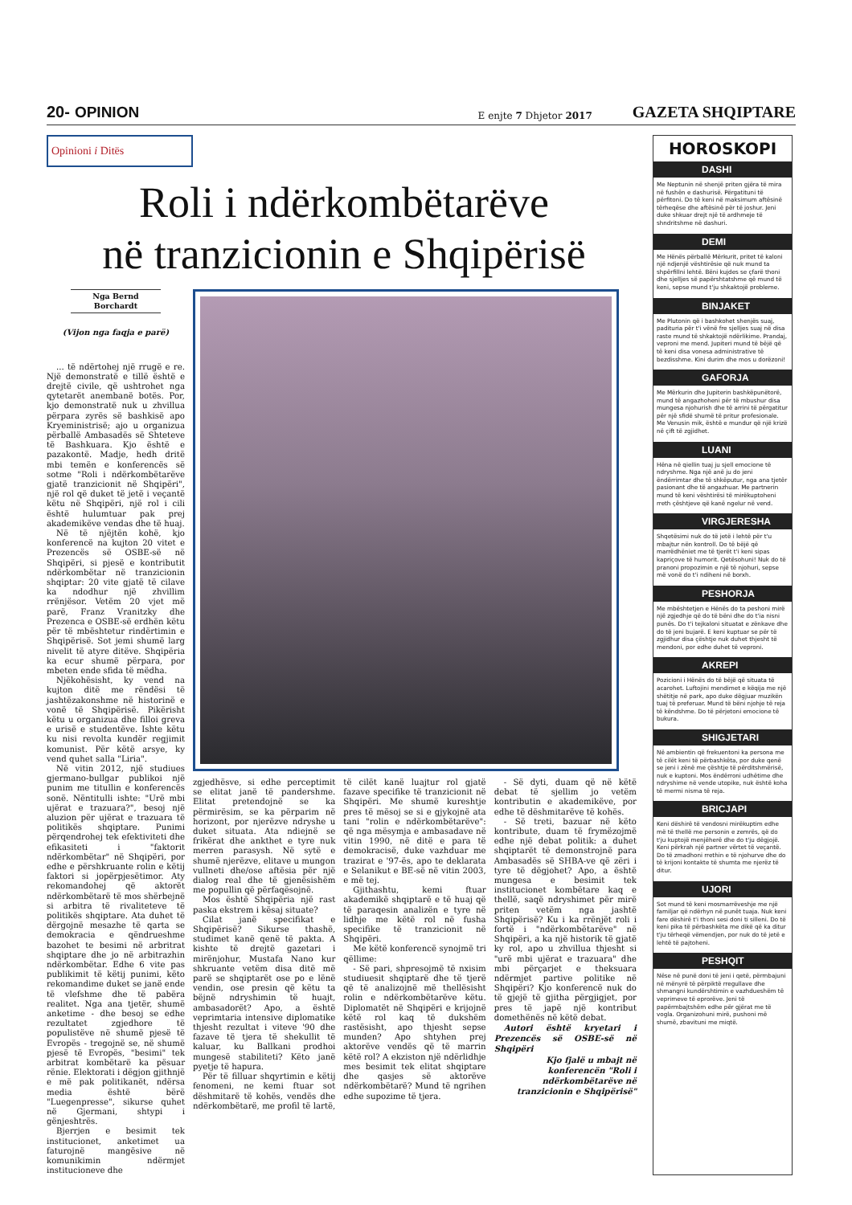20- OPINION E enjte 7 Dhjetor 2017 GAZETA SHQIPTARE
Opinioni i Ditës
Roli i ndërkombëtarëve
në tranzicionin e Shqipërisë
Nga Bernd Borchardt
(Vijon nga faqja e parë)
... të ndërtohej një rrugë e re. Një demonstratë e tillë është e drejtë civile, që ushtrohet nga qytetarët anembanë botës. Por, kjo demonstratë nuk u zhvillua përpara zyrës së bashkisë apo Kryeministrisë; ajo u organizua përballë Ambasadës së Shteteve të Bashkuara. Kjo është e pazakontë. Madje, hedh dritë mbi temën e konferencës së sotme "Roli i ndërkombëtarëve gjatë tranzicionit në Shqipëri", një rol që duket të jetë i veçantë këtu në Shqipëri, një rol i cili është hulumtuar pak prej akademikëve vendas dhe të huaj.
Në të njëjtën kohë, kjo konferencë na kujton 20 vitet e Prezencës së OSBE-së në Shqipëri, si pjesë e kontributit ndërkombëtar në tranzicionin shqiptar: 20 vite gjatë të cilave ka ndodhur një zhvillim rrënjësor. Vetëm 20 vjet më parë, Franz Vranitzky dhe Prezenca e OSBE-së erdhën këtu për të mbështetur rindërtimin e Shqipërisë. Sot jemi shumë larg nivelit të atyre ditëve. Shqipëria ka ecur shumë përpara, por mbeten ende sfida të mëdha.
Njëkohësisht, ky vend na kujton ditë me rëndësi të jashtëzakonshme në historinë e vonë të Shqipërisë. Pikërisht këtu u organizua dhe filloi greva e urisë e studentëve. Ishte këtu ku nisi revolta kundër regjimit komunist. Për këtë arsye, ky vend quhet salla "Liria".
Në vitin 2012, një studiues gjermano-bullgar publikoi një punim me titullin e konferencës sonë. Nëntitulli ishte: "Urë mbi ujërat e trazuara?", besoj një aluzion për ujërat e trazuara të politikës shqiptare. Punimi përqendrohej tek efektiviteti dhe efikasiteti i "faktorit ndërkombëtar" në Shqipëri, por edhe e përshkruante rolin e këtij faktori si jopërpjesëtimor. Aty rekomandohej që aktorët ndërkombëtarë të mos shërbejnë si arbitra të rivaliteteve të politikës shqiptare. Ata duhet të dërgojnë mesazhe të qarta se demokracia e qëndrueshme bazohet te besimi në arbritrat shqiptare dhe jo në arbitrazhin ndërkombëtar. Edhe 6 vite pas publikimit të këtij punimi, këto rekomandime duket se janë ende të vlefshme dhe të pabëra realitet. Nga ana tjetër, shumë anketime - dhe besoj se edhe rezultatet zgjedhore të populistëve në shumë pjesë të Evropës - tregojnë se, në shumë pjesë të Evropës, "besimi" tek arbitrat kombëtarë ka pësuar rënie. Elektorati i dëgjon gjithnjë e më pak politikanët, ndërsa media është bërë "Luegenpresse", sikurse quhet në Gjermani, shtypi i gënjeshtrës.
Bjerrjen e besimit tek institucionet, anketimet ua faturojnë mangësive në komunikimin ndërmjet institucioneve dhe
zgjedhësve, si edhe perceptimit se elitat janë të pandershme. Elitat pretendojnë se ka përmirësim, se ka përparim në horizont, por njerëzve ndryshe u duket situata. Ata ndiejnë se frikërat dhe ankthet e tyre nuk merren parasysh. Në sytë e shumë njerëzve, elitave u mungon vullneti dhe/ose aftësia për një dialog real dhe të gjenësishëm me popullin që përfaqësojnë.
Mos është Shqipëria një rast paska ekstrem i kësaj situate?
Cilat janë specifikat e Shqipërisë? Sikurse thashë, studimet kanë qenë të pakta. A kishte të drejtë gazetari i mirënjohur, Mustafa Nano kur shkruante vetëm disa ditë më parë se shqiptarët ose po e lënë vendin, ose presin që këtu ta bëjnë ndryshimin të huajt, ambasadorët? Apo, a është veprimtaria intensive diplomatike thjesht rezultat i viteve '90 dhe fazave të tjera të shekullit të kaluar, ku Ballkani prodhoi mungesë stabiliteti? Këto janë pyetje të hapura.
Për të filluar shqyrtimin e këtij fenomeni, ne kemi ftuar sot dëshmitarë të kohës, vendës dhe ndërkombëtarë, me profil të lartë, të cilët kanë luajtur rol gjatë fazave specifike të tranzicionit në Shqipëri. Me shumë kureshtje pres të mësoj se si e gjykojnë ata tani "rolin e ndërkombëtarëve": që nga mësymja e ambasadave në vitin 1990, në ditë e para të demokracisë, duke vazhduar me trazirat e '97-ës, apo te deklarata e Selanikut e BE-së në vitin 2003, e më tej.
Gjithashtu, kemi ftuar akademikë shqiptarë e të huaj që të paraqesin analizën e tyre në lidhje me këtë rol në fusha specifike të tranzicionit në Shqipëri.
Me këtë konferencë synojmë tri qëllime:
- Së pari, shpresojmë të nxisim studiuesit shqiptarë dhe të tjerë që të analizojnë më thellësisht rolin e ndërkombëtarëve këtu. Diplomatët në Shqipëri e krijojnë këtë rol kaq të dukshëm rastësisht, apo thjesht sepse munden? Apo shtyhen prej aktorëve vendës që të marrin këtë rol? A ekziston një ndërlidhje mes besimit tek elitat shqiptare dhe qasjes së aktorëve ndërkombëtarë? Mund të ngrihen edhe supozime të tjera.
- Së dyti, duam që në këtë debat të sjellim jo vetëm kontributin e akademikëve, por edhe të dëshmitarëve të kohës.
- Së treti, bazuar në këto kontribute, duam të frymëzojmë edhe një debat politik: a duhet shqiptarët të demonstrojnë para Ambasadës së SHBA-ve që zëri i tyre të dëgjohet? Apo, a është mungesa e besimit tek institucionet kombëtare kaq e thellë, saqë ndryshimet për mirë priten vetëm nga jashtë Shqipërisë? Ku i ka rrënjët roli i fortë i "ndërkombëtarëve" në Shqipëri, a ka një historik të gjatë ky rol, apo u zhvillua thjesht si "urë mbi ujërat e trazuara" dhe mbi përçarjet e theksuara ndërmjet partive politike në Shqipëri? Kjo konferencë nuk do të gjejë të gjitha përgjigjet, por pres të japë një kontribut domethënës në këtë debat.
Autori është kryetari i Prezencës së OSBE-së në Shqipëri
Kjo fjalë u mbajt në konferencën "Roli i ndërkombëtarëve në tranzicionin e Shqipërisë"
HOROSKOPI
DASHI
Me Neptunin në shenjë priten gjëra të mira në fushën e dashurisë. Përgatituni të përfitoni. Do të keni në maksimum aftësinë tërheqëse dhe aftësinë për të joshur. Jeni duke shkuar drejt një të ardhmeje të shndritshme në dashuri.
DEMI
Me Hënës përballë Mërkurit, pritet të kaloni një ndjenjë vështirësie që nuk mund ta shpërfillni lehtë. Bëni kujdes se çfarë thoni dhe sjelljes së papërshtatshme që mund të keni, sepse mund t'ju shkaktojë probleme.
BINJAKET
Me Plutonin që i bashkohet shenjës suaj, padituria për t'i vënë fre sjelljes suaj në disa raste mund të shkaktojë ndërlikime. Prandaj, veproni me mend. Jupiteri mund të bëjë që të keni disa vonesa administrative të bezdisshme. Kini durim dhe mos u dorëzoni!
GAFORJA
Me Mërkurin dhe Jupiterin bashkëpunëtorë, mund të angazhoheni për të mbushur disa mungesa njohurish dhe të arrini të përgatitur për një sfidë shumë të pritur profesionale. Me Venusin mik, është e mundur që një krizë në çift të zgjidhet.
LUANI
Hëna në qiellin tuaj ju sjell emocione të ndryshme. Nga një anë ju do jeni ëndërrimtar dhe të shkëputur, nga ana tjetër pasionant dhe të angazhuar. Me partnerin mund të keni vështirësi të mirëkuptoheni rreth çështjeve që kanë ngelur në vend.
VIRGJERESHA
Shqetësimi nuk do të jetë i lehtë për t'u mbajtur nën kontroll. Do të bëjë që marrëdhëniet me të tjerët t'i keni sipas kapriçove të humorit. Qetësohuni! Nuk do të pranoni propozimin e një të njohuri, sepse më vonë do t'i ndiheni në borxh.
PESHORJA
Me mbështetjen e Hënës do ta peshoni mirë një zgjedhje që do të bëni dhe do t'ia nisni punës. Do t'i tejkaloni situatat e zënkave dhe do të jeni bujarë. E keni kuptuar se për të zgjidhur disa çështje nuk duhet thjesht të mendoni, por edhe duhet të veproni.
AKREPI
Pozicioni i Hënës do të bëjë që situata të acarohet. Luftojini mendimet e këqija me një shëtitje në park, apo duke dëgjuar muzikën tuaj të preferuar. Mund të bëni njohje të reja të këndshme. Do të përjetoni emocione të bukura.
SHIGJETARI
Në ambientin që frekuentoni ka persona me të cilët keni të përbashkëta, por duke qenë se jeni i zënë me çështje të përditshmërisë, nuk e kuptoni. Mos ëndërroni udhëtime dhe ndryshime në vende utopike, nuk është koha të mermi nisma të reja.
BRICJAPI
Keni dëshirë të vendosni mirëkuptim edhe më të thellë me personin e zemrës, që do t'ju kuptojë menjëherë dhe do t'ju dëgjojë. Keni përkrah një partner vërtet të veçantë. Do të zmadhoni rrethin e të njohurve dhe do të krijoni kontakte të shumta me njerëz të ditur.
UJORI
Sot mund të keni mosmarrëveshje me një familjar që ndërhyn në punët tuaja. Nuk keni fare dëshirë t'i thoni sesi doni ti silleni. Do të keni pika të përbashkëta me dikë që ka ditur t'ju tërheqë vëmendjen, por nuk do të jetë e lehtë të pajtoheni.
PESHQIT
Nëse në punë doni të jeni i qetë, përmbajuni në mënyrë të përpiktë rregullave dhe shmangni kundërshtimin e vazhdueshëm të veprimeve të eprorëve. Jeni të papërmbajtshëm edhe për gjërat me të vogla. Organizohuni mirë, pushoni më shumë, zbavituni me miqtë.